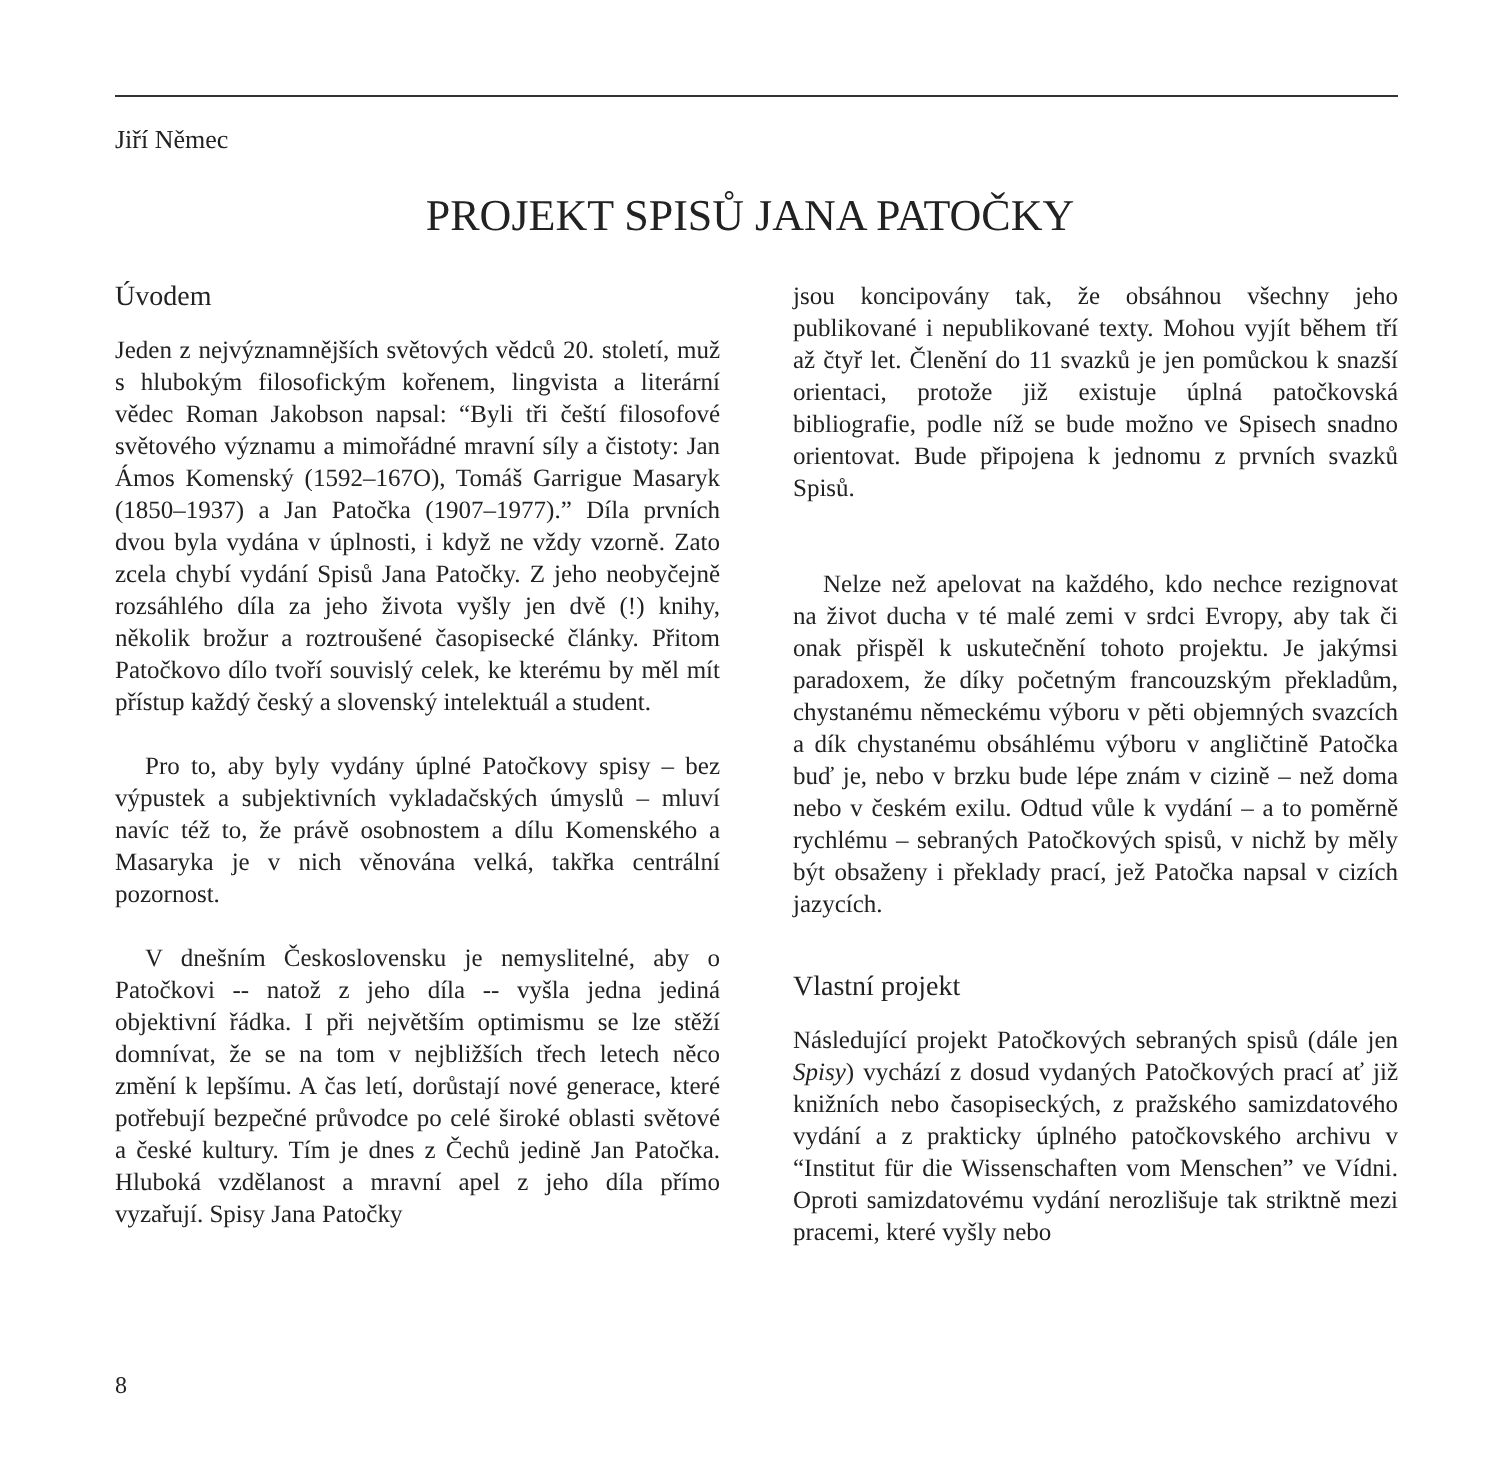Jiří Němec
PROJEKT SPISŮ JANA PATOČKY
Úvodem
Jeden z nejvýznamnějších světových vědců 20. století, muž s hlubokým filosofickým kořenem, lingvista a literární vědec Roman Jakobson napsal: “Byli tři čeští filosofové světového významu a mimořádné mravní síly a čistoty: Jan Ámos Komenský (1592–167O), Tomáš Garrigue Masaryk (1850–1937) a Jan Patočka (1907–1977).” Díla prvních dvou byla vydána v úplnosti, i když ne vždy vzorně. Zato zcela chybí vydání Spisů Jana Patočky. Z jeho neobyčejně rozsáhlého díla za jeho života vyšly jen dvě (!) knihy, několik brožur a roztroušené časopisecké články. Přitom Patočkovo dílo tvoří souvislý celek, ke kterému by měl mít přístup každý český a slovenský intelektuál a student.
Pro to, aby byly vydány úplné Patočkovy spisy – bez výpustek a subjektivních vykladačských úmyslů – mluví navíc též to, že právě osobnostem a dílu Komenského a Masaryka je v nich věnována velká, takřka centrální pozornost.
V dnešním Československu je nemyslitelné, aby o Patočkovi -- natož z jeho díla -- vyšla jedna jediná objektivní řádka. I při největším optimismu se lze stěží domnívat, že se na tom v nejbližších třech letech něco změní k lepšímu. A čas letí, dorůstají nové generace, které potřebují bezpečné průvodce po celé široké oblasti světové a české kultury. Tím je dnes z Čechů jedině Jan Patočka. Hluboká vzdělanost a mravní apel z jeho díla přímo vyzařují. Spisy Jana Patočky
jsou koncipovány tak, že obsáhnou všechny jeho publikované i nepublikované texty. Mohou vyjít během tří až čtyř let. Členění do 11 svazků je jen pomůckou k snazší orientaci, protože již existuje úplná patočkovská bibliografie, podle níž se bude možno ve Spisech snadno orientovat. Bude připojena k jednomu z prvních svazků Spisů.
Nelze než apelovat na každého, kdo nechce rezignovat na život ducha v té malé zemi v srdci Evropy, aby tak či onak přispěl k uskutečnění tohoto projektu. Je jakýmsi paradoxem, že díky početným francouzským překladům, chystanému německému výboru v pěti objemných svazcích a dík chystanému obsáhlému výboru v angličtině Patočka buď je, nebo v brzku bude lépe znám v cizině – než doma nebo v českém exilu. Odtud vůle k vydání – a to poměrně rychlému – sebraných Patočkových spisů, v nichž by měly být obsaženy i překlady prací, jež Patočka napsal v cizích jazycích.
Vlastní projekt
Následující projekt Patočkových sebraných spisů (dále jen Spisy) vychází z dosud vydaných Patočkových prací ať již knižních nebo časopiseckých, z pražského samizdatového vydání a z prakticky úplného patočkovského archivu v “Institut für die Wissenschaften vom Menschen” ve Vídni. Oproti samizdatovému vydání nerozlišuje tak striktně mezi pracemi, které vyšly nebo
8